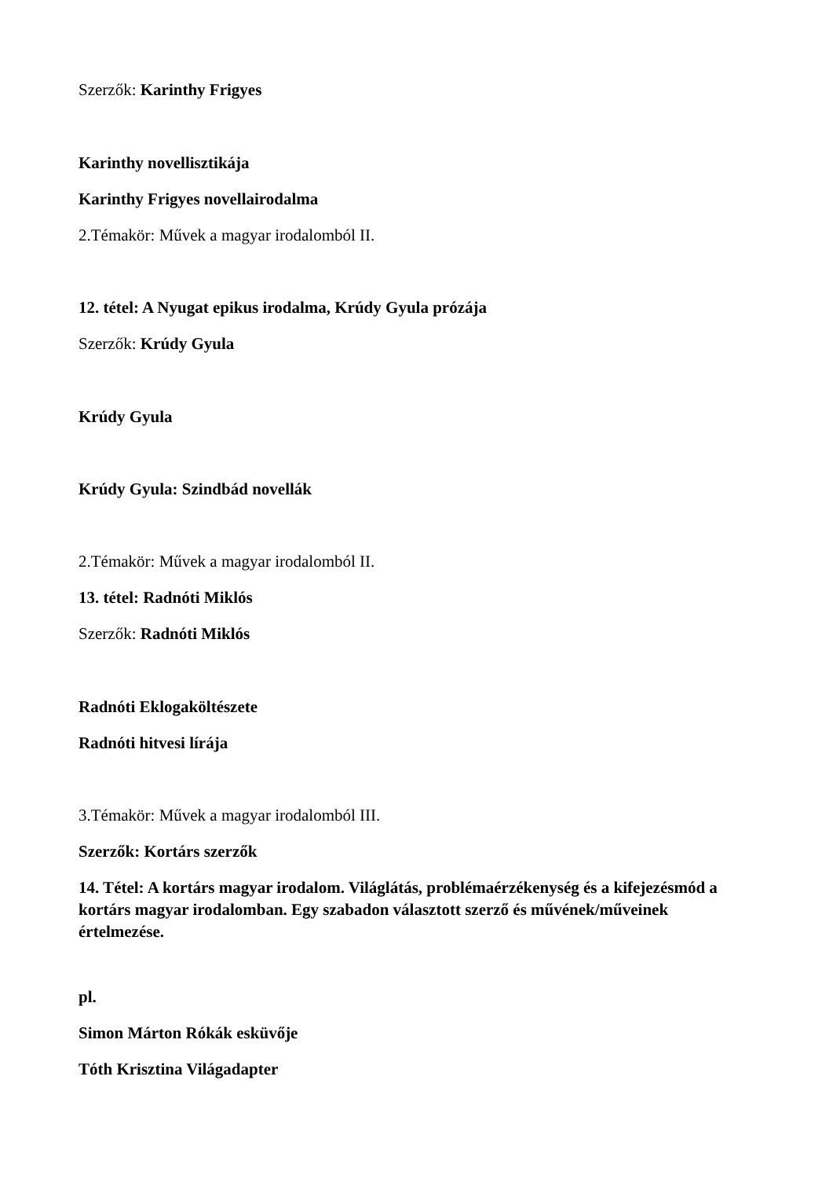Szerzők: Karinthy Frigyes
Karinthy novellisztikája
Karinthy Frigyes novellairodalma
2.Témakör: Művek a magyar irodalomból II.
12. tétel: A Nyugat epikus irodalma, Krúdy Gyula prózája
Szerzők: Krúdy Gyula
Krúdy Gyula
Krúdy Gyula: Szindbád novellák
2.Témakör: Művek a magyar irodalomból II.
13. tétel: Radnóti Miklós
Szerzők: Radnóti Miklós
Radnóti Eklogaköltészete
Radnóti hitvesi lírája
3.Témakör: Művek a magyar irodalomból III.
Szerzők: Kortárs szerzők
14. Tétel: A kortárs magyar irodalom. Világlátás, problémaérzékenység és a kifejezésmód a kortárs magyar irodalomban. Egy szabadon választott szerző és művének/műveinek értelmezése.
pl.
Simon Márton Rókák esküvője
Tóth Krisztina Világadapter